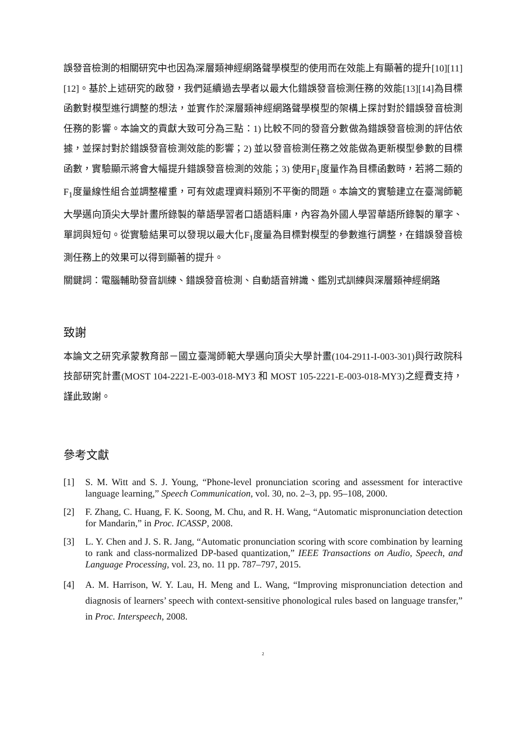誤發音檢測的相關研究中也因為深層類神經網路聲學模型的使用而在效能上有顯著的提升[10][11][12]。基於上述研究的啟發，我們延續過去學者以最大化錯誤發音檢測任務的效能[13][14]為目標函數對模型進行調整的想法，並實作於深層類神經網路聲學模型的架構上探討對於錯誤發音檢測任務的影響。本論文的貢獻大致可分為三點：1) 比較不同的發音分數做為錯誤發音檢測的評估依據，並探討對於錯誤發音檢測效能的影響；2) 並以發音檢測任務之效能做為更新模型參數的目標函數，實驗顯示將會大幅提升錯誤發音檢測的效能；3) 使用F<sub>1</sub>度量作為目標函數時，若將二類的F<sub>1</sub>度量線性組合並調整權重，可有效處理資料類別不平衡的問題。本論文的實驗建立在臺灣師範大學邁向頂尖大學計畫所錄製的華語學習者口語語料庫，內容為外國人學習華語所錄製的單字、單詞與短句。從實驗結果可以發現以最大化F<sub>1</sub>度量為目標對模型的參數進行調整，在錯誤發音檢測任務上的效果可以得到顯著的提升。
關鍵詞：電腦輔助發音訓練、錯誤發音檢測、自動語音辨識、鑑別式訓練與深層類神經網路
致謝
本論文之研究承蒙教育部－國立臺灣師範大學邁向頂尖大學計畫(104-2911-I-003-301)與行政院科技部研究計畫(MOST 104-2221-E-003-018-MY3 和 MOST 105-2221-E-003-018-MY3)之經費支持，謹此致謝。
參考文獻
[1] S. M. Witt and S. J. Young, “Phone-level pronunciation scoring and assessment for interactive language learning,” Speech Communication, vol. 30, no. 2–3, pp. 95–108, 2000.
[2] F. Zhang, C. Huang, F. K. Soong, M. Chu, and R. H. Wang, “Automatic mispronunciation detection for Mandarin,” in Proc. ICASSP, 2008.
[3] L. Y. Chen and J. S. R. Jang, “Automatic pronunciation scoring with score combination by learning to rank and class-normalized DP-based quantization,” IEEE Transactions on Audio, Speech, and Language Processing, vol. 23, no. 11 pp. 787–797, 2015.
[4] A. M. Harrison, W. Y. Lau, H. Meng and L. Wang, “Improving mispronunciation detection and diagnosis of learners’ speech with context-sensitive phonological rules based on language transfer,” in Proc. Interspeech, 2008.
2